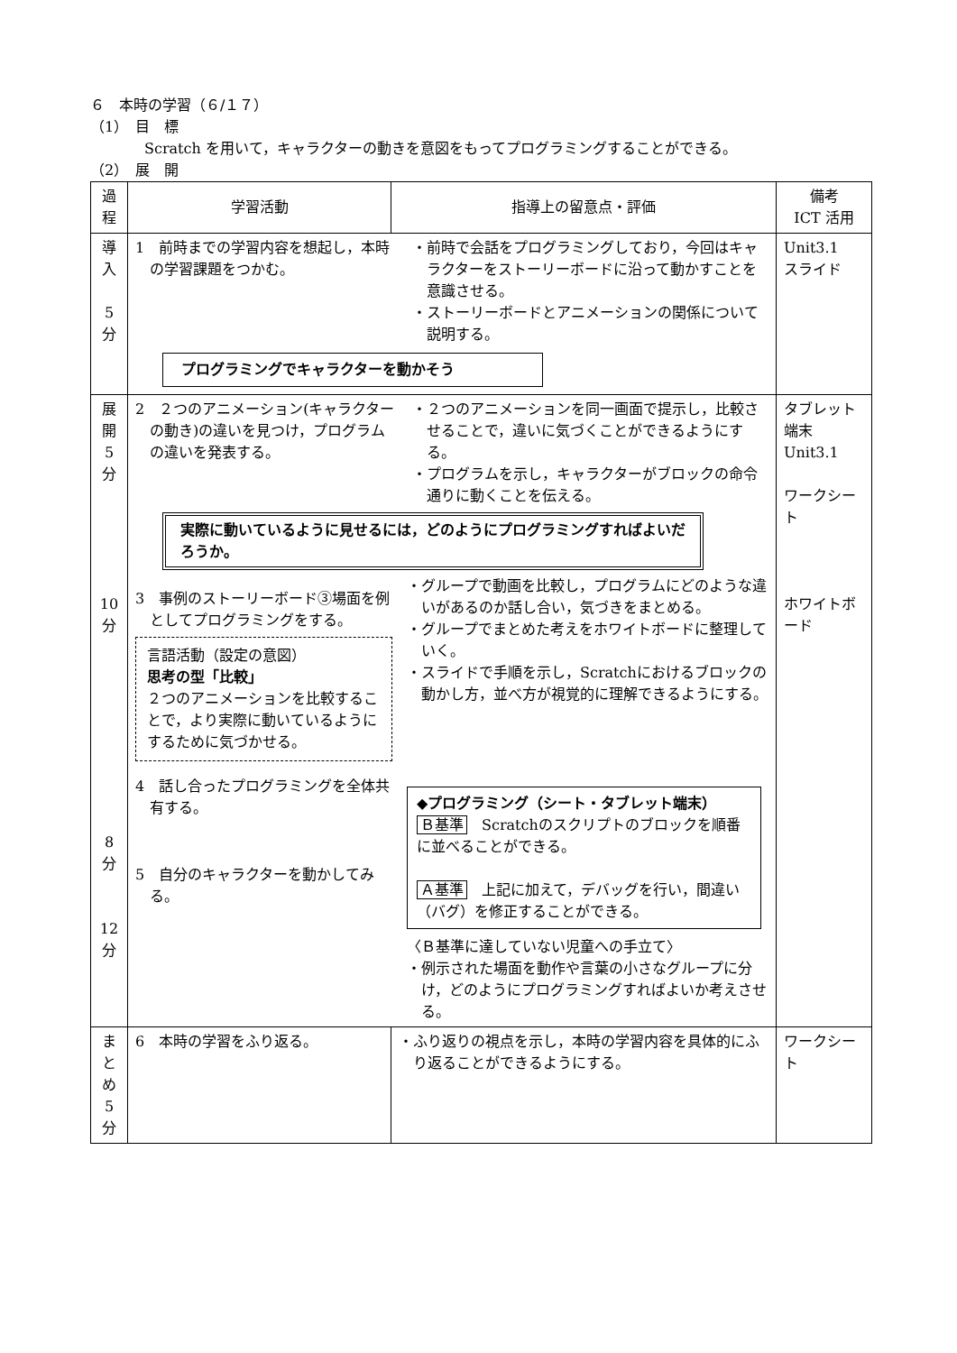６　本時の学習（６/１７）
（1）　目　標
Scratch を用いて，キャラクターの動きを意図をもってプログラミングすることができる。
（2）　展　開
| 過程 | 学習活動 | 指導上の留意点・評価 | 備考 ICT 活用 |
| --- | --- | --- | --- |
| 導入 5 分 | 1 前時までの学習内容を想起し，本時の学習課題をつかむ。 ・前時で会話をプログラミングしており，今回はキャラクターをストーリーボードに沿って動かすことを意識させる。 ・ストーリーボードとアニメーションの関係について説明する。 プログラミングでキャラクターを動かそう | | Unit3.1 スライド |
| 展開 5 分 10 分 8 分 12 分 | 2 ２つのアニメーション(キャラクターの動き)の違いを見つけ，プログラムの違いを発表する。 ・２つのアニメーションを同一画面で提示し，比較させることで，違いに気づくことができるようにする。 ・プログラムを示し，キャラクターがブロックの命令通りに動くことを伝える。 実際に動いているように見せるには，どのようにプログラミングすればよいだろうか。 3 事例のストーリーボード③場面を例としてプログラミングをする。 言語活動（設定の意図） 思考の型「比較」 ２つのアニメーションを比較することで，より実際に動いているようにするために気づかせる。 4 話し合ったプログラミングを全体共有する。 5 自分のキャラクターを動かしてみる。 ・グループで動画を比較し，プログラムにどのような違いがあるのか話し合い，気づきをまとめる。 ・グループでまとめた考えをホワイトボードに整理していく。 ・スライドで手順を示し，Scratchにおけるブロックの動かし方，並べ方が視覚的に理解できるようにする。 ◆プログラミング（シート・タブレット端末） Ｂ基準 Scratchのスクリプトのブロックを順番に並べることができる。 Ａ基準 上記に加えて，デバッグを行い，間違い（バグ）を修正することができる。 〈Ｂ基準に達していない児童への手立て〉 ・例示された場面を動作や言葉の小さなグループに分け，どのようにプログラミングすればよいか考えさせる。 | | タブレット端末 Unit3.1 ワークシート ホワイトボード |
| まとめ 5 分 | 6 本時の学習をふり返る。 | ・ふり返りの視点を示し，本時の学習内容を具体的にふり返ることができるようにする。 | ワークシート |